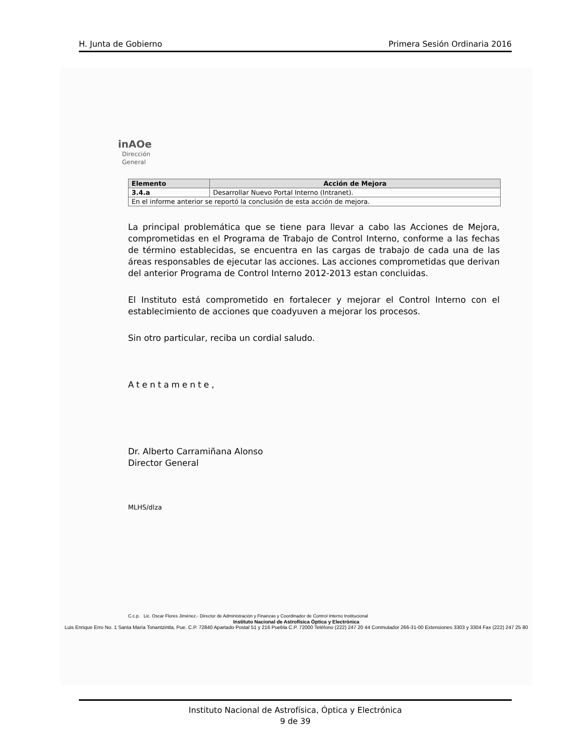H. Junta de Gobierno Primera Sesión Ordinaria 2016
inAOe
Dirección
General
| Elemento | Acción de Mejora |
| --- | --- |
| 3.4.a | Desarrollar Nuevo Portal Interno (Intranet). |
| En el informe anterior se reportó la conclusión de esta acción de mejora. | |
La principal problemática que se tiene para llevar a cabo las Acciones de Mejora, comprometidas en el Programa de Trabajo de Control Interno, conforme a las fechas de término establecidas, se encuentra en las cargas de trabajo de cada una de las áreas responsables de ejecutar las acciones. Las acciones comprometidas que derivan del anterior Programa de Control Interno 2012-2013 estan concluidas.
El Instituto está comprometido en fortalecer y mejorar el Control Interno con el establecimiento de acciones que coadyuven a mejorar los procesos.
Sin otro particular, reciba un cordial saludo.
Atentamente,
Dr. Alberto Carramiñana Alonso
Director General
MLHS/dlza
C.c.p. Lic. Oscar Flores Jiménez.- Director de Administración y Finanzas y Coordinador de Control Interno Institucional
Instituto Nacional de Astrofísica Óptica y Electrónica
Luis Enrique Erro No. 1 Santa María Tonantzintla, Pue. C.P. 72840 Apartado Postal 51 y 216 Puebla C.P. 72000 Teléfono (222) 247 20 44 Conmutador 266-31-00 Extensiones 3303 y 3304 Fax (222) 247 25 80
Instituto Nacional de Astrofísica, Óptica y Electrónica
9 de 39